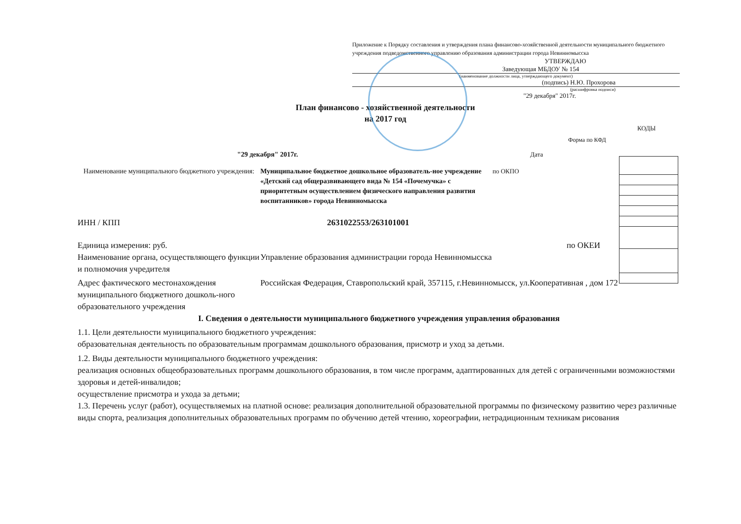Приложение к Порядку составления и утверждения плана финансово-хозяйственной деятельности муниципального бюджетного учреждения подведомственного управлению образования администрации города Невинномысска
УТВЕРЖДАЮ
Заведующая МБДОУ № 154
(наименование должности лица, утверждающего документ)
(подпись) Н.Ю. Прохорова
(расшифровка подписи)
"29 декабря" 2017г.
План финансово - хозяйственной деятельности
на 2017 год
КОДЫ
Форма по КФД
"29 декабря" 2017г. Дата
Наименование муниципального бюджетного учреждения:
Муниципальное бюджетное дошкольное образователь-ное учреждение «Детский сад общеразвивающего вида № 154 «Почемучка» с приоритетным осуществлением физического направления развития воспитанников» города Невинномысска
по ОКПО
ИНН / КПП 2631022553/263101001
Единица измерения: руб. по ОКЕИ
Наименование органа, осуществляющего функции и полномочия учредителя
Управление образования администрации города Невинномысска
Адрес фактического местонахождения муниципального бюджетного дошколь-ного образовательного учреждения
Российская Федерация, Ставропольский край, 357115, г.Невинномысск, ул.Кооперативная , дом 172
I. Сведения о деятельности муниципального бюджетного учреждения управления образования
1.1. Цели деятельности муниципального бюджетного учреждения:
образовательная деятельность по образовательным программам дошкольного образования, присмотр и уход за детьми.
1.2. Виды деятельности муниципального бюджетного учреждения:
реализация основных общеобразовательных программ дошкольного образования, в том числе программ, адаптированных для детей с ограниченными возможностями здоровья и детей-инвалидов;
осуществление присмотра и ухода за детьми;
1.3. Перечень услуг (работ), осуществляемых на платной основе: реализация дополнительной образовательной программы по физическому развитию через различные виды спорта, реализация дополнительных образовательных программ по обучению детей чтению, хореографии, нетрадиционным техникам рисования